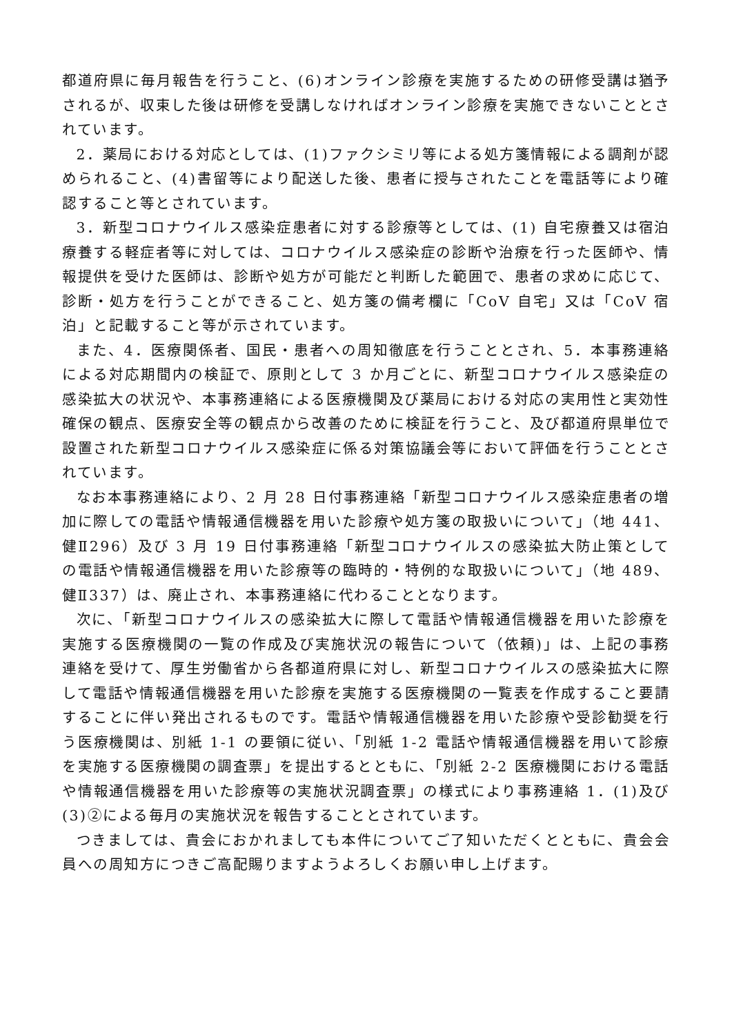都道府県に毎月報告を行うこと、(6)オンライン診療を実施するための研修受講は猶予されるが、収束した後は研修を受講しなければオンライン診療を実施できないこととされています。
2．薬局における対応としては、(1)ファクシミリ等による処方箋情報による調剤が認められること、(4)書留等により配送した後、患者に授与されたことを電話等により確認すること等とされています。
3．新型コロナウイルス感染症患者に対する診療等としては、(1) 自宅療養又は宿泊療養する軽症者等に対しては、コロナウイルス感染症の診断や治療を行った医師や、情報提供を受けた医師は、診断や処方が可能だと判断した範囲で、患者の求めに応じて、診断・処方を行うことができること、処方箋の備考欄に「CoV 自宅」又は「CoV 宿泊」と記載すること等が示されています。
また、4．医療関係者、国民・患者への周知徹底を行うこととされ、5．本事務連絡による対応期間内の検証で、原則として 3 か月ごとに、新型コロナウイルス感染症の感染拡大の状況や、本事務連絡による医療機関及び薬局における対応の実用性と実効性確保の観点、医療安全等の観点から改善のために検証を行うこと、及び都道府県単位で設置された新型コロナウイルス感染症に係る対策協議会等において評価を行うこととされています。
なお本事務連絡により、2 月 28 日付事務連絡「新型コロナウイルス感染症患者の増加に際しての電話や情報通信機器を用いた診療や処方箋の取扱いについて」（地 441、健Ⅱ296）及び 3 月 19 日付事務連絡「新型コロナウイルスの感染拡大防止策としての電話や情報通信機器を用いた診療等の臨時的・特例的な取扱いについて」（地 489、健Ⅱ337）は、廃止され、本事務連絡に代わることとなります。
次に、「新型コロナウイルスの感染拡大に際して電話や情報通信機器を用いた診療を実施する医療機関の一覧の作成及び実施状況の報告について（依頼)」は、上記の事務連絡を受けて、厚生労働省から各都道府県に対し、新型コロナウイルスの感染拡大に際して電話や情報通信機器を用いた診療を実施する医療機関の一覧表を作成すること要請することに伴い発出されるものです。電話や情報通信機器を用いた診療や受診勧奨を行う医療機関は、別紙 1-1 の要領に従い、「別紙 1-2 電話や情報通信機器を用いて診療を実施する医療機関の調査票」を提出するとともに、「別紙 2-2 医療機関における電話や情報通信機器を用いた診療等の実施状況調査票」の様式により事務連絡 1．(1)及び(3)②による毎月の実施状況を報告することとされています。
つきましては、貴会におかれましても本件についてご了知いただくとともに、貴会会員への周知方につきご高配賜りますようよろしくお願い申し上げます。